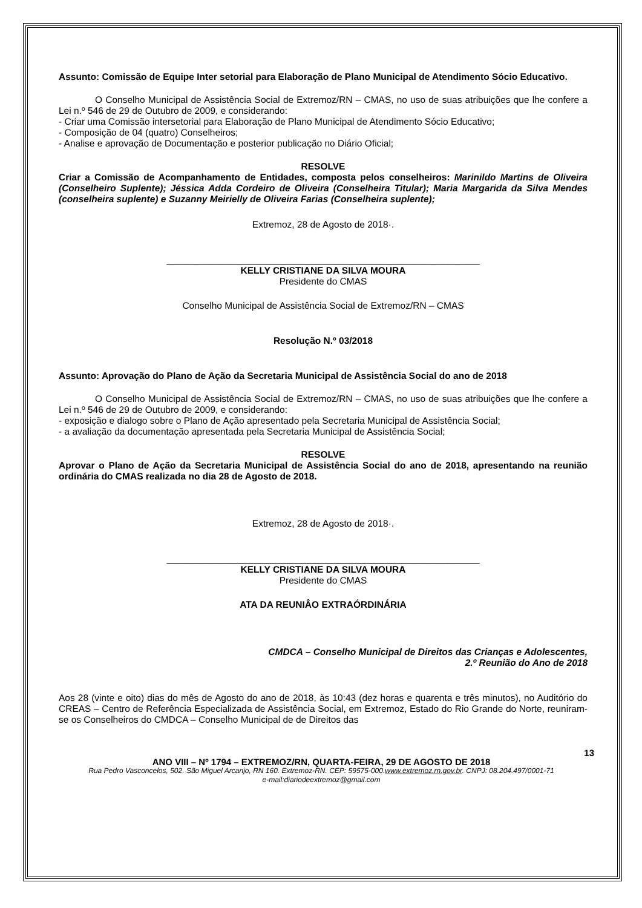Assunto: Comissão de Equipe Inter setorial para Elaboração de Plano Municipal de Atendimento Sócio Educativo.
O Conselho Municipal de Assistência Social de Extremoz/RN – CMAS, no uso de suas atribuições que lhe confere a Lei n.º 546 de 29 de Outubro de 2009, e considerando:
- Criar uma Comissão intersetorial para Elaboração de Plano Municipal de Atendimento Sócio Educativo;
- Composição de 04 (quatro) Conselheiros;
- Analise e aprovação de Documentação e posterior publicação no Diário Oficial;
RESOLVE
Criar a Comissão de Acompanhamento de Entidades, composta pelos conselheiros: Marinildo Martins de Oliveira (Conselheiro Suplente); Jéssica Adda Cordeiro de Oliveira (Conselheira Titular); Maria Margarida da Silva Mendes (conselheira suplente) e Suzanny Meirielly de Oliveira Farias (Conselheira suplente);
Extremoz, 28 de Agosto de 2018·.
____________________________________________________________
KELLY CRISTIANE DA SILVA MOURA
Presidente do CMAS
Conselho Municipal de Assistência Social de Extremoz/RN – CMAS
Resolução N.º 03/2018
Assunto: Aprovação do Plano de Ação da Secretaria Municipal de Assistência Social do ano de 2018
O Conselho Municipal de Assistência Social de Extremoz/RN – CMAS, no uso de suas atribuições que lhe confere a Lei n.º 546 de 29 de Outubro de 2009, e considerando:
- exposição e dialogo sobre o Plano de Ação apresentado pela Secretaria Municipal de Assistência Social;
- a avaliação da documentação apresentada pela Secretaria Municipal de Assistência Social;
RESOLVE
Aprovar o Plano de Ação da Secretaria Municipal de Assistência Social do ano de 2018, apresentando na reunião ordinária do CMAS realizada no dia 28 de Agosto de 2018.
Extremoz, 28 de Agosto de 2018·.
____________________________________________________________
KELLY CRISTIANE DA SILVA MOURA
Presidente do CMAS
ATA DA REUNIÂO EXTRAÓRDINÁRIA
CMDCA – Conselho Municipal de Direitos das Crianças e Adolescentes,
2.º Reunião do Ano de 2018
Aos 28 (vinte e oito) dias do mês de Agosto do ano de 2018, às 10:43 (dez horas e quarenta e três minutos), no Auditório do CREAS – Centro de Referência Especializada de Assistência Social, em Extremoz, Estado do Rio Grande do Norte, reuniram-se os Conselheiros do CMDCA – Conselho Municipal de de Direitos das
13
ANO VIII – Nº 1794 – EXTREMOZ/RN, QUARTA-FEIRA, 29 DE AGOSTO DE 2018
Rua Pedro Vasconcelos, 502. São Miguel Arcanjo, RN 160. Extremoz-RN. CEP: 59575-000.www.extremoz.rn.gov.br. CNPJ: 08.204.497/0001-71
e-mail:diariodeextremoz@gmail.com